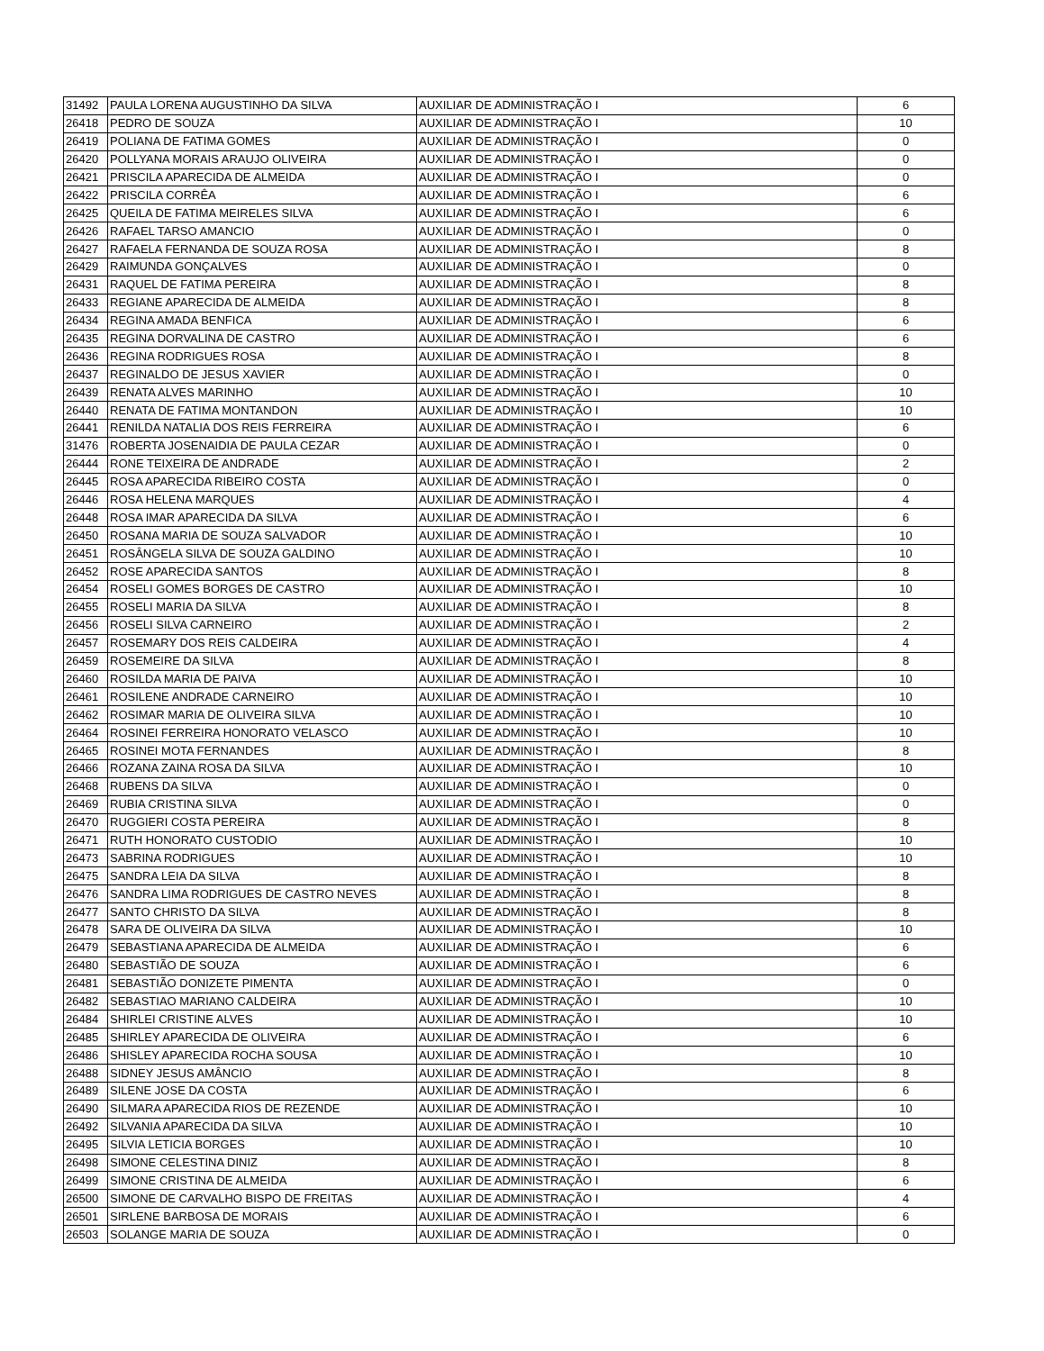| 31492 | PAULA LORENA AUGUSTINHO DA SILVA | AUXILIAR DE ADMINISTRAÇÃO I | 6 |
| 26418 | PEDRO DE SOUZA | AUXILIAR DE ADMINISTRAÇÃO I | 10 |
| 26419 | POLIANA DE FATIMA GOMES | AUXILIAR DE ADMINISTRAÇÃO I | 0 |
| 26420 | POLLYANA MORAIS ARAUJO OLIVEIRA | AUXILIAR DE ADMINISTRAÇÃO I | 0 |
| 26421 | PRISCILA APARECIDA DE ALMEIDA | AUXILIAR DE ADMINISTRAÇÃO I | 0 |
| 26422 | PRISCILA CORRÊA | AUXILIAR DE ADMINISTRAÇÃO I | 6 |
| 26425 | QUEILA DE FATIMA MEIRELES SILVA | AUXILIAR DE ADMINISTRAÇÃO I | 6 |
| 26426 | RAFAEL TARSO AMANCIO | AUXILIAR DE ADMINISTRAÇÃO I | 0 |
| 26427 | RAFAELA FERNANDA DE SOUZA ROSA | AUXILIAR DE ADMINISTRAÇÃO I | 8 |
| 26429 | RAIMUNDA GONÇALVES | AUXILIAR DE ADMINISTRAÇÃO I | 0 |
| 26431 | RAQUEL DE FATIMA PEREIRA | AUXILIAR DE ADMINISTRAÇÃO I | 8 |
| 26433 | REGIANE APARECIDA DE ALMEIDA | AUXILIAR DE ADMINISTRAÇÃO I | 8 |
| 26434 | REGINA AMADA BENFICA | AUXILIAR DE ADMINISTRAÇÃO I | 6 |
| 26435 | REGINA DORVALINA DE CASTRO | AUXILIAR DE ADMINISTRAÇÃO I | 6 |
| 26436 | REGINA RODRIGUES ROSA | AUXILIAR DE ADMINISTRAÇÃO I | 8 |
| 26437 | REGINALDO DE JESUS XAVIER | AUXILIAR DE ADMINISTRAÇÃO I | 0 |
| 26439 | RENATA ALVES MARINHO | AUXILIAR DE ADMINISTRAÇÃO I | 10 |
| 26440 | RENATA DE FATIMA MONTANDON | AUXILIAR DE ADMINISTRAÇÃO I | 10 |
| 26441 | RENILDA NATALIA DOS REIS FERREIRA | AUXILIAR DE ADMINISTRAÇÃO I | 6 |
| 31476 | ROBERTA JOSENAIDIA DE PAULA CEZAR | AUXILIAR DE ADMINISTRAÇÃO I | 0 |
| 26444 | RONE TEIXEIRA DE ANDRADE | AUXILIAR DE ADMINISTRAÇÃO I | 2 |
| 26445 | ROSA APARECIDA RIBEIRO COSTA | AUXILIAR DE ADMINISTRAÇÃO I | 0 |
| 26446 | ROSA HELENA MARQUES | AUXILIAR DE ADMINISTRAÇÃO I | 4 |
| 26448 | ROSA IMAR APARECIDA DA SILVA | AUXILIAR DE ADMINISTRAÇÃO I | 6 |
| 26450 | ROSANA MARIA DE SOUZA SALVADOR | AUXILIAR DE ADMINISTRAÇÃO I | 10 |
| 26451 | ROSÂNGELA SILVA DE SOUZA GALDINO | AUXILIAR DE ADMINISTRAÇÃO I | 10 |
| 26452 | ROSE APARECIDA SANTOS | AUXILIAR DE ADMINISTRAÇÃO I | 8 |
| 26454 | ROSELI GOMES BORGES DE CASTRO | AUXILIAR DE ADMINISTRAÇÃO I | 10 |
| 26455 | ROSELI MARIA DA SILVA | AUXILIAR DE ADMINISTRAÇÃO I | 8 |
| 26456 | ROSELI SILVA CARNEIRO | AUXILIAR DE ADMINISTRAÇÃO I | 2 |
| 26457 | ROSEMARY DOS REIS CALDEIRA | AUXILIAR DE ADMINISTRAÇÃO I | 4 |
| 26459 | ROSEMEIRE DA SILVA | AUXILIAR DE ADMINISTRAÇÃO I | 8 |
| 26460 | ROSILDA MARIA DE PAIVA | AUXILIAR DE ADMINISTRAÇÃO I | 10 |
| 26461 | ROSILENE ANDRADE CARNEIRO | AUXILIAR DE ADMINISTRAÇÃO I | 10 |
| 26462 | ROSIMAR MARIA DE OLIVEIRA SILVA | AUXILIAR DE ADMINISTRAÇÃO I | 10 |
| 26464 | ROSINEI FERREIRA HONORATO VELASCO | AUXILIAR DE ADMINISTRAÇÃO I | 10 |
| 26465 | ROSINEI MOTA FERNANDES | AUXILIAR DE ADMINISTRAÇÃO I | 8 |
| 26466 | ROZANA ZAINA ROSA DA SILVA | AUXILIAR DE ADMINISTRAÇÃO I | 10 |
| 26468 | RUBENS DA SILVA | AUXILIAR DE ADMINISTRAÇÃO I | 0 |
| 26469 | RUBIA CRISTINA SILVA | AUXILIAR DE ADMINISTRAÇÃO I | 0 |
| 26470 | RUGGIERI COSTA PEREIRA | AUXILIAR DE ADMINISTRAÇÃO I | 8 |
| 26471 | RUTH HONORATO CUSTODIO | AUXILIAR DE ADMINISTRAÇÃO I | 10 |
| 26473 | SABRINA RODRIGUES | AUXILIAR DE ADMINISTRAÇÃO I | 10 |
| 26475 | SANDRA LEIA DA SILVA | AUXILIAR DE ADMINISTRAÇÃO I | 8 |
| 26476 | SANDRA LIMA RODRIGUES DE CASTRO NEVES | AUXILIAR DE ADMINISTRAÇÃO I | 8 |
| 26477 | SANTO CHRISTO DA SILVA | AUXILIAR DE ADMINISTRAÇÃO I | 8 |
| 26478 | SARA DE OLIVEIRA DA SILVA | AUXILIAR DE ADMINISTRAÇÃO I | 10 |
| 26479 | SEBASTIANA APARECIDA DE ALMEIDA | AUXILIAR DE ADMINISTRAÇÃO I | 6 |
| 26480 | SEBASTIÃO DE SOUZA | AUXILIAR DE ADMINISTRAÇÃO I | 6 |
| 26481 | SEBASTIÃO DONIZETE PIMENTA | AUXILIAR DE ADMINISTRAÇÃO I | 0 |
| 26482 | SEBASTIAO MARIANO CALDEIRA | AUXILIAR DE ADMINISTRAÇÃO I | 10 |
| 26484 | SHIRLEI CRISTINE ALVES | AUXILIAR DE ADMINISTRAÇÃO I | 10 |
| 26485 | SHIRLEY APARECIDA DE OLIVEIRA | AUXILIAR DE ADMINISTRAÇÃO I | 6 |
| 26486 | SHISLEY APARECIDA ROCHA SOUSA | AUXILIAR DE ADMINISTRAÇÃO I | 10 |
| 26488 | SIDNEY JESUS AMÂNCIO | AUXILIAR DE ADMINISTRAÇÃO I | 8 |
| 26489 | SILENE JOSE DA COSTA | AUXILIAR DE ADMINISTRAÇÃO I | 6 |
| 26490 | SILMARA APARECIDA RIOS DE REZENDE | AUXILIAR DE ADMINISTRAÇÃO I | 10 |
| 26492 | SILVANIA APARECIDA DA SILVA | AUXILIAR DE ADMINISTRAÇÃO I | 10 |
| 26495 | SILVIA LETICIA BORGES | AUXILIAR DE ADMINISTRAÇÃO I | 10 |
| 26498 | SIMONE CELESTINA DINIZ | AUXILIAR DE ADMINISTRAÇÃO I | 8 |
| 26499 | SIMONE CRISTINA DE ALMEIDA | AUXILIAR DE ADMINISTRAÇÃO I | 6 |
| 26500 | SIMONE DE CARVALHO BISPO DE FREITAS | AUXILIAR DE ADMINISTRAÇÃO I | 4 |
| 26501 | SIRLENE BARBOSA DE MORAIS | AUXILIAR DE ADMINISTRAÇÃO I | 6 |
| 26503 | SOLANGE MARIA DE SOUZA | AUXILIAR DE ADMINISTRAÇÃO I | 0 |